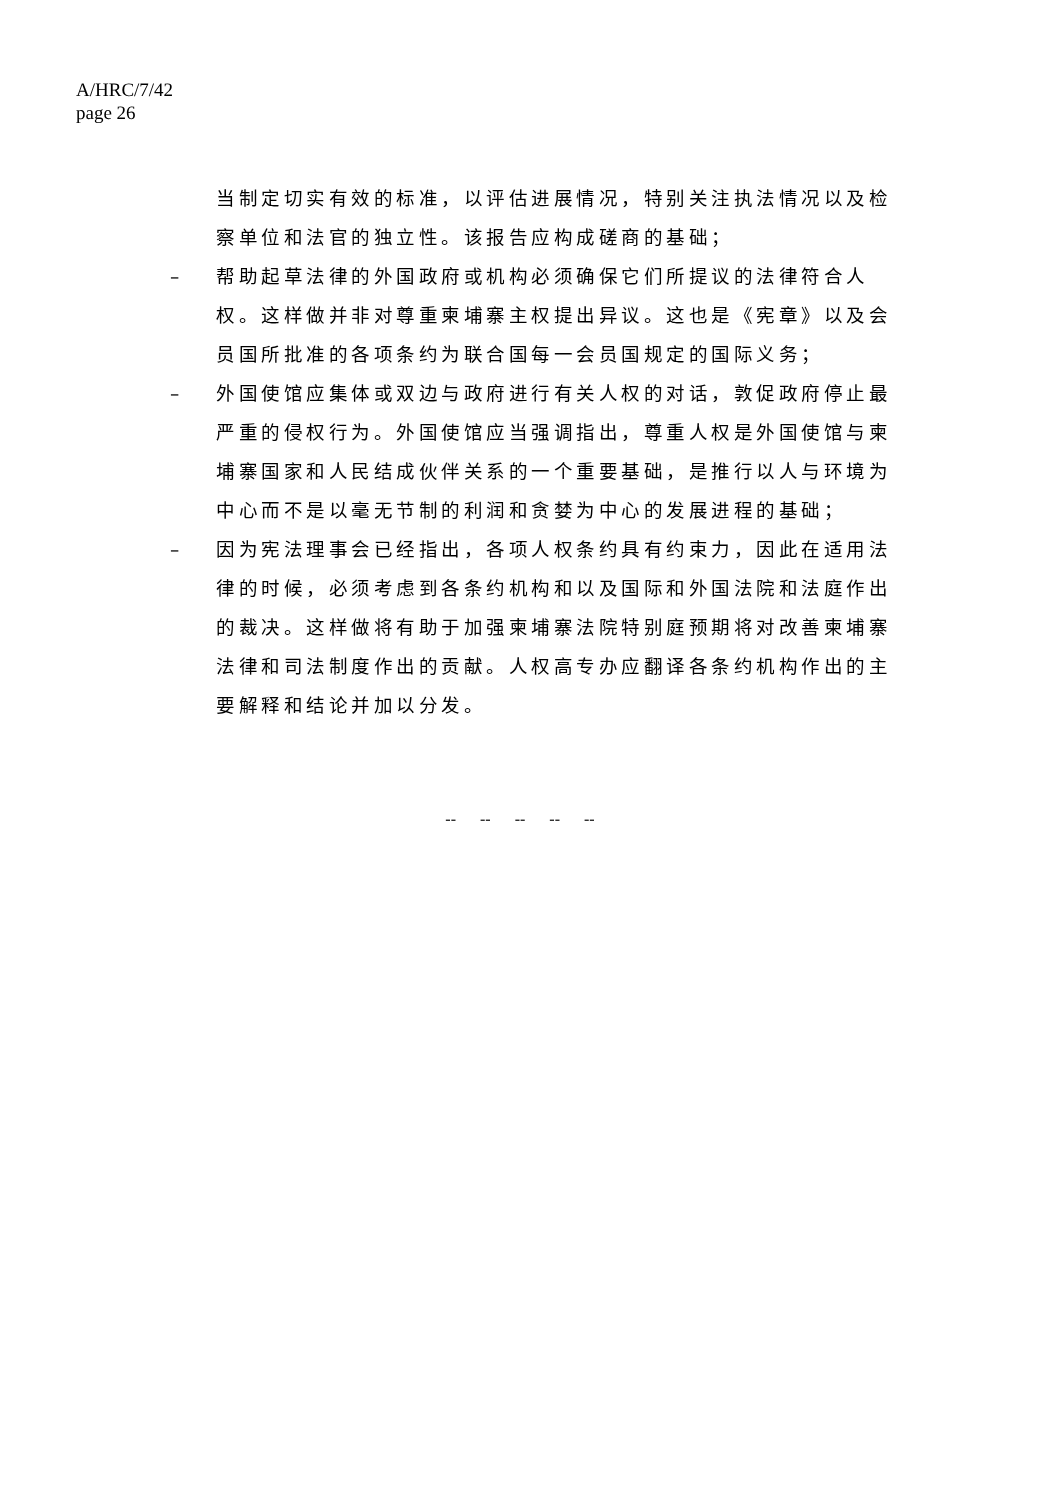A/HRC/7/42
page 26
当制定切实有效的标准，以评估进展情况，特别关注执法情况以及检察单位和法官的独立性。该报告应构成磋商的基础；
– 帮助起草法律的外国政府或机构必须确保它们所提议的法律符合人权。这样做并非对尊重柬埔寨主权提出异议。这也是《宪章》以及会员国所批准的各项条约为联合国每一会员国规定的国际义务；
– 外国使馆应集体或双边与政府进行有关人权的对话，敦促政府停止最严重的侵权行为。外国使馆应当强调指出，尊重人权是外国使馆与柬埔寨国家和人民结成伙伴关系的一个重要基础，是推行以人与环境为中心而不是以毫无节制的利润和贪婪为中心的发展进程的基础；
– 因为宪法理事会已经指出，各项人权条约具有约束力，因此在适用法律的时候，必须考虑到各条约机构和以及国际和外国法院和法庭作出的裁决。这样做将有助于加强柬埔寨法院特别庭预期将对改善柬埔寨法律和司法制度作出的贡献。人权高专办应翻译各条约机构作出的主要解释和结论并加以分发。
-- -- -- -- --